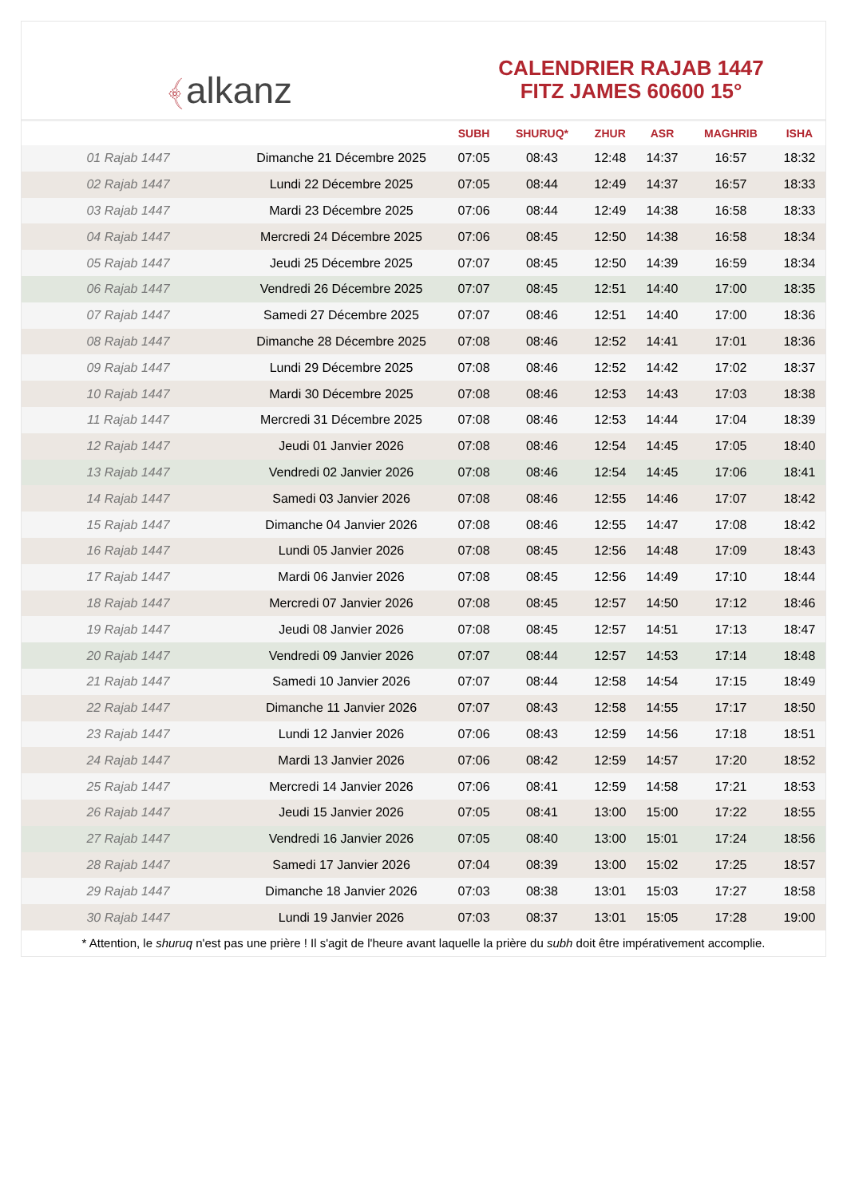﴾alkanz
CALENDRIER RAJAB 1447
FITZ JAMES 60600 15°
| | | SUBH | SHURUQ* | ZHUR | ASR | MAGHRIB | ISHA |
| --- | --- | --- | --- | --- | --- | --- | --- |
| 01 Rajab 1447 | Dimanche 21 Décembre 2025 | 07:05 | 08:43 | 12:48 | 14:37 | 16:57 | 18:32 |
| 02 Rajab 1447 | Lundi 22 Décembre 2025 | 07:05 | 08:44 | 12:49 | 14:37 | 16:57 | 18:33 |
| 03 Rajab 1447 | Mardi 23 Décembre 2025 | 07:06 | 08:44 | 12:49 | 14:38 | 16:58 | 18:33 |
| 04 Rajab 1447 | Mercredi 24 Décembre 2025 | 07:06 | 08:45 | 12:50 | 14:38 | 16:58 | 18:34 |
| 05 Rajab 1447 | Jeudi 25 Décembre 2025 | 07:07 | 08:45 | 12:50 | 14:39 | 16:59 | 18:34 |
| 06 Rajab 1447 | Vendredi 26 Décembre 2025 | 07:07 | 08:45 | 12:51 | 14:40 | 17:00 | 18:35 |
| 07 Rajab 1447 | Samedi 27 Décembre 2025 | 07:07 | 08:46 | 12:51 | 14:40 | 17:00 | 18:36 |
| 08 Rajab 1447 | Dimanche 28 Décembre 2025 | 07:08 | 08:46 | 12:52 | 14:41 | 17:01 | 18:36 |
| 09 Rajab 1447 | Lundi 29 Décembre 2025 | 07:08 | 08:46 | 12:52 | 14:42 | 17:02 | 18:37 |
| 10 Rajab 1447 | Mardi 30 Décembre 2025 | 07:08 | 08:46 | 12:53 | 14:43 | 17:03 | 18:38 |
| 11 Rajab 1447 | Mercredi 31 Décembre 2025 | 07:08 | 08:46 | 12:53 | 14:44 | 17:04 | 18:39 |
| 12 Rajab 1447 | Jeudi 01 Janvier 2026 | 07:08 | 08:46 | 12:54 | 14:45 | 17:05 | 18:40 |
| 13 Rajab 1447 | Vendredi 02 Janvier 2026 | 07:08 | 08:46 | 12:54 | 14:45 | 17:06 | 18:41 |
| 14 Rajab 1447 | Samedi 03 Janvier 2026 | 07:08 | 08:46 | 12:55 | 14:46 | 17:07 | 18:42 |
| 15 Rajab 1447 | Dimanche 04 Janvier 2026 | 07:08 | 08:46 | 12:55 | 14:47 | 17:08 | 18:42 |
| 16 Rajab 1447 | Lundi 05 Janvier 2026 | 07:08 | 08:45 | 12:56 | 14:48 | 17:09 | 18:43 |
| 17 Rajab 1447 | Mardi 06 Janvier 2026 | 07:08 | 08:45 | 12:56 | 14:49 | 17:10 | 18:44 |
| 18 Rajab 1447 | Mercredi 07 Janvier 2026 | 07:08 | 08:45 | 12:57 | 14:50 | 17:12 | 18:46 |
| 19 Rajab 1447 | Jeudi 08 Janvier 2026 | 07:08 | 08:45 | 12:57 | 14:51 | 17:13 | 18:47 |
| 20 Rajab 1447 | Vendredi 09 Janvier 2026 | 07:07 | 08:44 | 12:57 | 14:53 | 17:14 | 18:48 |
| 21 Rajab 1447 | Samedi 10 Janvier 2026 | 07:07 | 08:44 | 12:58 | 14:54 | 17:15 | 18:49 |
| 22 Rajab 1447 | Dimanche 11 Janvier 2026 | 07:07 | 08:43 | 12:58 | 14:55 | 17:17 | 18:50 |
| 23 Rajab 1447 | Lundi 12 Janvier 2026 | 07:06 | 08:43 | 12:59 | 14:56 | 17:18 | 18:51 |
| 24 Rajab 1447 | Mardi 13 Janvier 2026 | 07:06 | 08:42 | 12:59 | 14:57 | 17:20 | 18:52 |
| 25 Rajab 1447 | Mercredi 14 Janvier 2026 | 07:06 | 08:41 | 12:59 | 14:58 | 17:21 | 18:53 |
| 26 Rajab 1447 | Jeudi 15 Janvier 2026 | 07:05 | 08:41 | 13:00 | 15:00 | 17:22 | 18:55 |
| 27 Rajab 1447 | Vendredi 16 Janvier 2026 | 07:05 | 08:40 | 13:00 | 15:01 | 17:24 | 18:56 |
| 28 Rajab 1447 | Samedi 17 Janvier 2026 | 07:04 | 08:39 | 13:00 | 15:02 | 17:25 | 18:57 |
| 29 Rajab 1447 | Dimanche 18 Janvier 2026 | 07:03 | 08:38 | 13:01 | 15:03 | 17:27 | 18:58 |
| 30 Rajab 1447 | Lundi 19 Janvier 2026 | 07:03 | 08:37 | 13:01 | 15:05 | 17:28 | 19:00 |
* Attention, le shuruq n'est pas une prière ! Il s'agit de l'heure avant laquelle la prière du subh doit être impérativement accomplie.